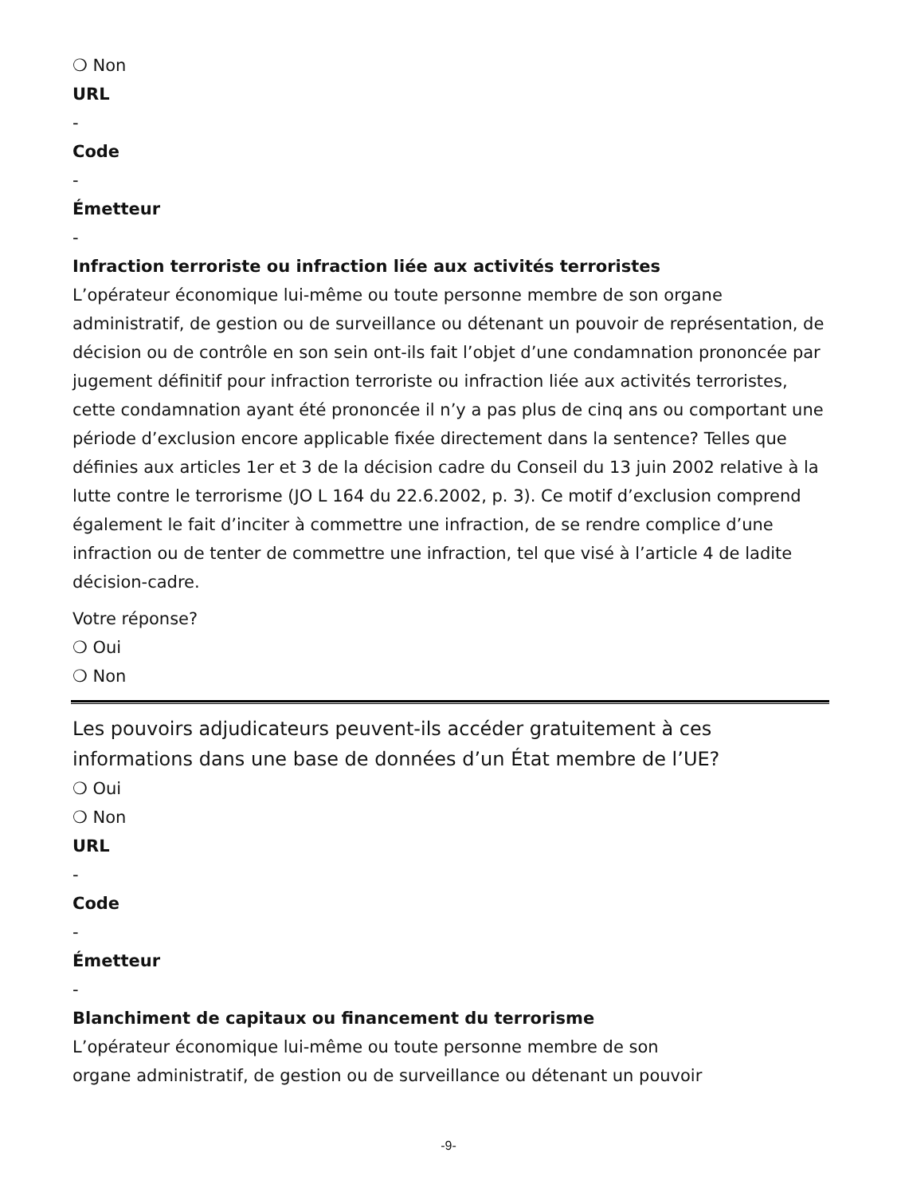❍ Non
URL
-
Code
-
Émetteur
-
Infraction terroriste ou infraction liée aux activités terroristes
L’opérateur économique lui-même ou toute personne membre de son organe administratif, de gestion ou de surveillance ou détenant un pouvoir de représentation, de décision ou de contrôle en son sein ont-ils fait l’objet d’une condamnation prononcée par jugement définitif pour infraction terroriste ou infraction liée aux activités terroristes, cette condamnation ayant été prononcée il n’y a pas plus de cinq ans ou comportant une période d’exclusion encore applicable fixée directement dans la sentence? Telles que définies aux articles 1er et 3 de la décision cadre du Conseil du 13 juin 2002 relative à la lutte contre le terrorisme (JO L 164 du 22.6.2002, p. 3). Ce motif d’exclusion comprend également le fait d’inciter à commettre une infraction, de se rendre complice d’une infraction ou de tenter de commettre une infraction, tel que visé à l’article 4 de ladite décision-cadre.
Votre réponse?
❍ Oui
❍ Non
Les pouvoirs adjudicateurs peuvent-ils accéder gratuitement à ces informations dans une base de données d’un État membre de l’UE?
❍ Oui
❍ Non
URL
-
Code
-
Émetteur
-
Blanchiment de capitaux ou financement du terrorisme
L’opérateur économique lui-même ou toute personne membre de son
organe administratif, de gestion ou de surveillance ou détenant un pouvoir
-9-